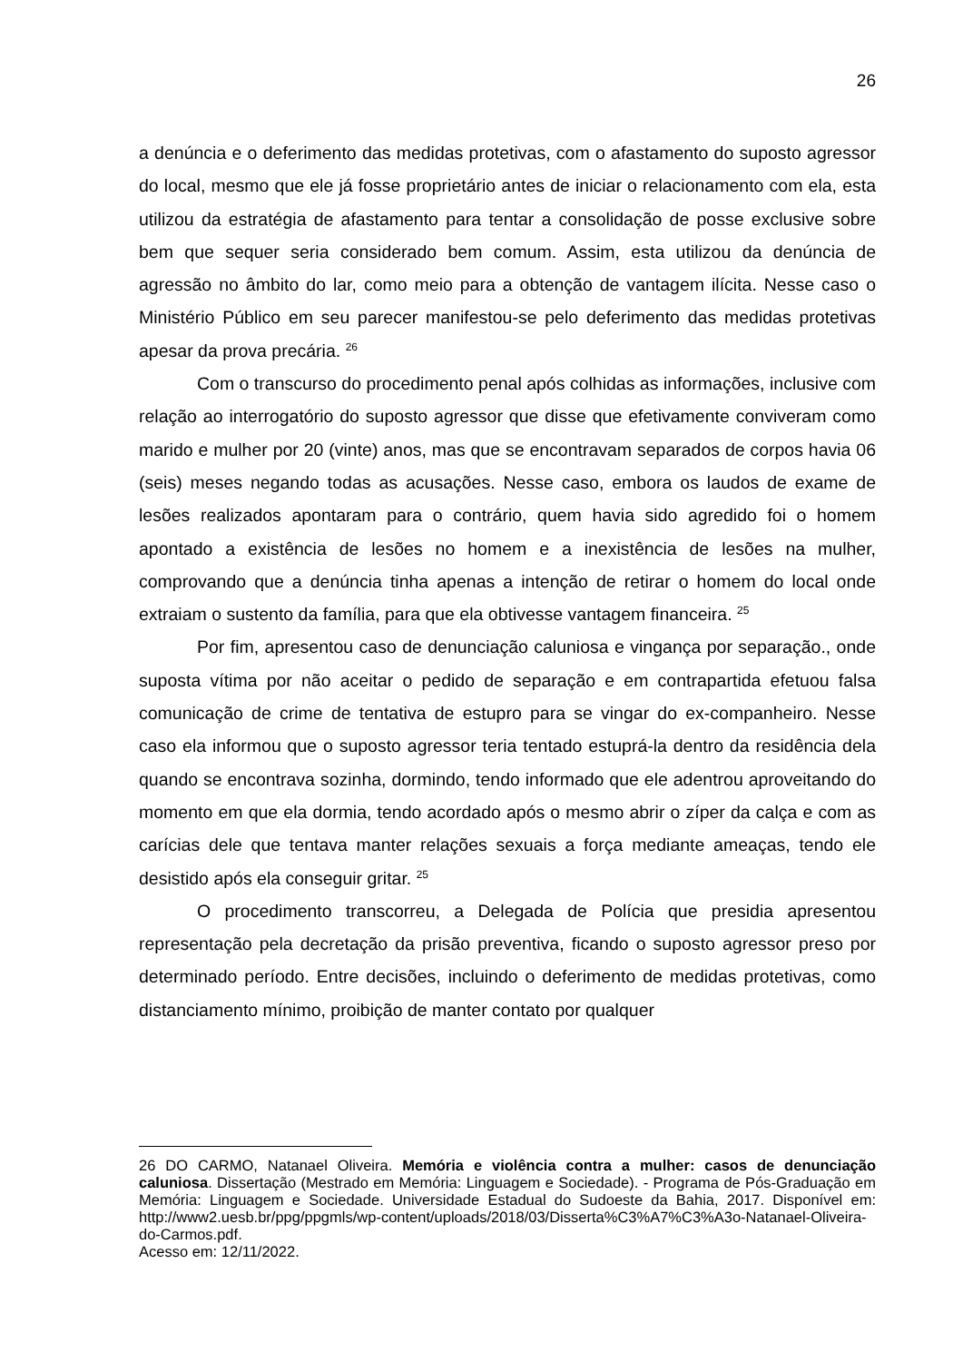26
a denúncia e o deferimento das medidas protetivas, com o afastamento do suposto agressor do local, mesmo que ele já fosse proprietário antes de iniciar o relacionamento com ela, esta utilizou da estratégia de afastamento para tentar a consolidação de posse exclusive sobre bem que sequer seria considerado bem comum. Assim, esta utilizou da denúncia de agressão no âmbito do lar, como meio para a obtenção de vantagem ilícita. Nesse caso o Ministério Público em seu parecer manifestou-se pelo deferimento das medidas protetivas apesar da prova precária. <sup>26</sup>
Com o transcurso do procedimento penal após colhidas as informações, inclusive com relação ao interrogatório do suposto agressor que disse que efetivamente conviveram como marido e mulher por 20 (vinte) anos, mas que se encontravam separados de corpos havia 06 (seis) meses negando todas as acusações. Nesse caso, embora os laudos de exame de lesões realizados apontaram para o contrário, quem havia sido agredido foi o homem apontado a existência de lesões no homem e a inexistência de lesões na mulher, comprovando que a denúncia tinha apenas a intenção de retirar o homem do local onde extraiam o sustento da família, para que ela obtivesse vantagem financeira. <sup>25</sup>
Por fim, apresentou caso de denunciação caluniosa e vingança por separação., onde suposta vítima por não aceitar o pedido de separação e em contrapartida efetuou falsa comunicação de crime de tentativa de estupro para se vingar do ex-companheiro. Nesse caso ela informou que o suposto agressor teria tentado estuprá-la dentro da residência dela quando se encontrava sozinha, dormindo, tendo informado que ele adentrou aproveitando do momento em que ela dormia, tendo acordado após o mesmo abrir o zíper da calça e com as carícias dele que tentava manter relações sexuais a força mediante ameaças, tendo ele desistido após ela conseguir gritar. <sup>25</sup>
O procedimento transcorreu, a Delegada de Polícia que presidia apresentou representação pela decretação da prisão preventiva, ficando o suposto agressor preso por determinado período. Entre decisões, incluindo o deferimento de medidas protetivas, como distanciamento mínimo, proibição de manter contato por qualquer
26 DO CARMO, Natanael Oliveira. Memória e violência contra a mulher: casos de denunciação caluniosa. Dissertação (Mestrado em Memória: Linguagem e Sociedade). - Programa de Pós-Graduação em Memória: Linguagem e Sociedade. Universidade Estadual do Sudoeste da Bahia, 2017. Disponível em: http://www2.uesb.br/ppg/ppgmls/wp-content/uploads/2018/03/Disserta%C3%A7%C3%A3o-Natanael-Oliveira-do-Carmos.pdf.
Acesso em: 12/11/2022.